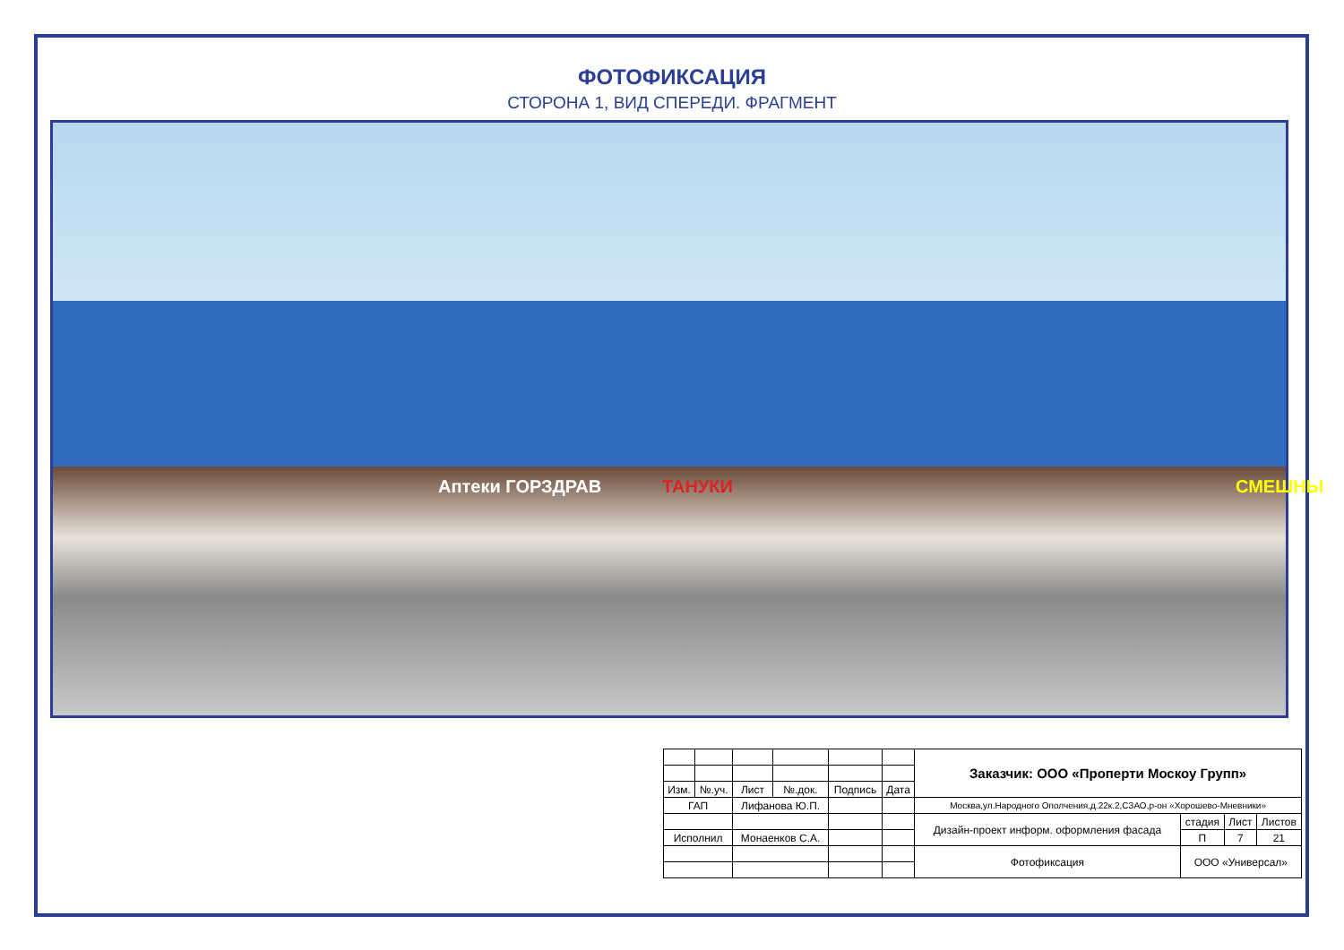ФОТОФИКСАЦИЯ
СТОРОНА 1, ВИД СПЕРЕДИ. ФРАГМЕНТ
Аптеки ГОРЗДРАВ ТАНУКИ СМЕШНЫ
| | | | | | | Заказчик: ООО «Проперти Москоу Групп» | | | |
| Изм. | №.уч. | Лист | №.док. | Подпись | Дата | | | | |
| ГАП | | Лифанова Ю.П. | | | | Москва,ул.Народного Ополчения,д.22к.2,СЗАО,р-он «Хорошево-Мневники» | | | |
| | | | | | | Дизайн-проект информ. оформления фасада | стадия | Лист | Листов |
| Исполнил | | Монаенков С.А. | | | | | П | 7 | 21 |
| | | | | | | Фотофиксация | ООО «Универсал» | | |